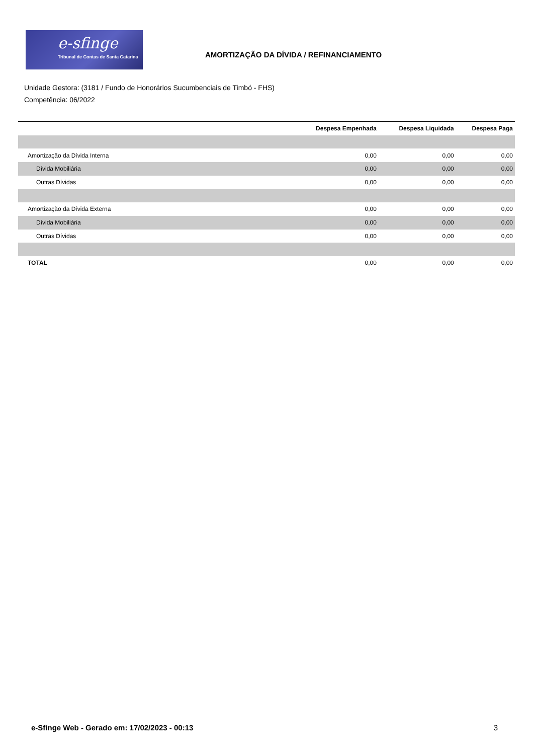e-sfinge
Tribunal de Contas de Santa Catarina
AMORTIZAÇÃO DA DÍVIDA / REFINANCIAMENTO
Unidade Gestora: (3181 / Fundo de Honorários Sucumbenciais de Timbó - FHS)
Competência: 06/2022
| | Despesa Empenhada | Despesa Liquidada | Despesa Paga |
| --- | --- | --- | --- |
| Amortização da Dívida Interna | 0,00 | 0,00 | 0,00 |
| Dívida Mobiliária | 0,00 | 0,00 | 0,00 |
| Outras Dívidas | 0,00 | 0,00 | 0,00 |
| Amortização da Dívida Externa | 0,00 | 0,00 | 0,00 |
| Dívida Mobiliária | 0,00 | 0,00 | 0,00 |
| Outras Dívidas | 0,00 | 0,00 | 0,00 |
| TOTAL | 0,00 | 0,00 | 0,00 |
e-Sfinge Web - Gerado em: 17/02/2023 - 00:13 3